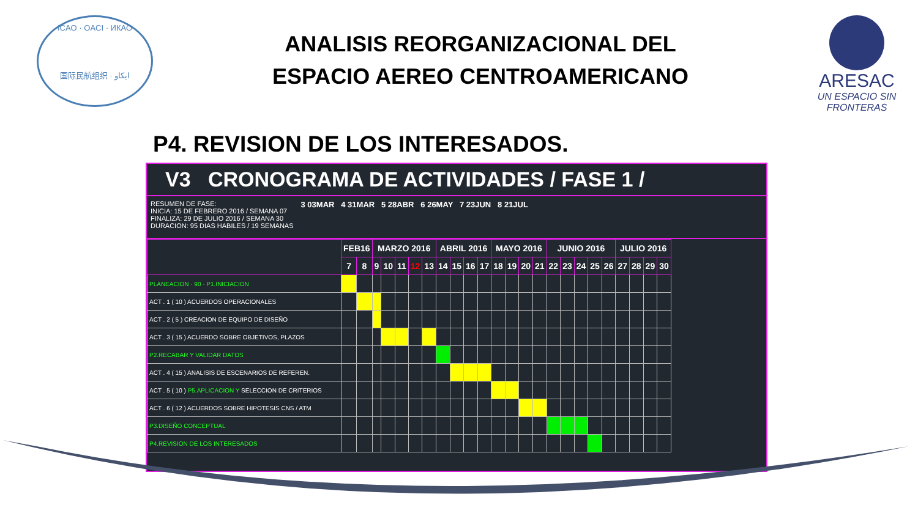ICAO · OACI · ИКАО
国际民航组织 · ایکاو
ARESAC
UN ESPACIO SIN FRONTERAS
ANALISIS REORGANIZACIONAL DEL ESPACIO AEREO CENTROAMERICANO
P4. REVISION DE LOS INTERESADOS.
V3 CRONOGRAMA DE ACTIVIDADES / FASE 1 /
RESUMEN DE FASE:
INICIA: 15 DE FEBRERO 2016 / SEMANA 07
FINALIZA: 29 DE JULIO 2016 / SEMANA 30
DURACION: 95 DIAS HABILES / 19 SEMANAS
3 03MAR 4 31MAR 5 28ABR 6 26MAY 7 23JUN 8 21JUL
| | FEB16 | | MARZO 2016 | | | | | ABRIL 2016 | | | | MAYO 2016 | | | | JUNIO 2016 | | | | | JULIO 2016 | | | |
| --- | --- | --- | --- | --- | --- | --- | --- | --- | --- | --- | --- | --- | --- | --- | --- | --- | --- | --- | --- | --- | --- | --- | --- | --- |
| | 7 | 8 | 9 | 10 | 11 | 12 | 13 | 14 | 15 | 16 | 17 | 18 | 19 | 20 | 21 | 22 | 23 | 24 | 25 | 26 | 27 | 28 | 29 | 30 |
| PLANEACION · 90 · P1.INICIACION | | | | | | | | | | | | | | | | | | | | | | | | |
| ACT . 1 ( 10 ) ACUERDOS OPERACIONALES | | | | | | | | | | | | | | | | | | | | | | | | |
| ACT . 2 ( 5 ) CREACION DE EQUIPO DE DISEÑO | | | | | | | | | | | | | | | | | | | | | | | | |
| ACT . 3 ( 15 ) ACUERDO SOBRE OBJETIVOS, PLAZOS | | | | | | | | | | | | | | | | | | | | | | | | |
| P2.RECABAR Y VALIDAR DATOS | | | | | | | | | | | | | | | | | | | | | | | | |
| ACT . 4 ( 15 ) ANALISIS DE ESCENARIOS DE REFEREN. | | | | | | | | | | | | | | | | | | | | | | | | |
| ACT . 5 ( 10 ) P5.APLICACION Y SELECCION DE CRITERIOS | | | | | | | | | | | | | | | | | | | | | | | | |
| ACT . 6 ( 12 ) ACUERDOS SOBRE HIPOTESIS CNS / ATM | | | | | | | | | | | | | | | | | | | | | | | | |
| P3.DISEÑO CONCEPTUAL | | | | | | | | | | | | | | | | | | | | | | | | |
| P4.REVISION DE LOS INTERESADOS | | | | | | | | | | | | | | | | | | | | | | | | |